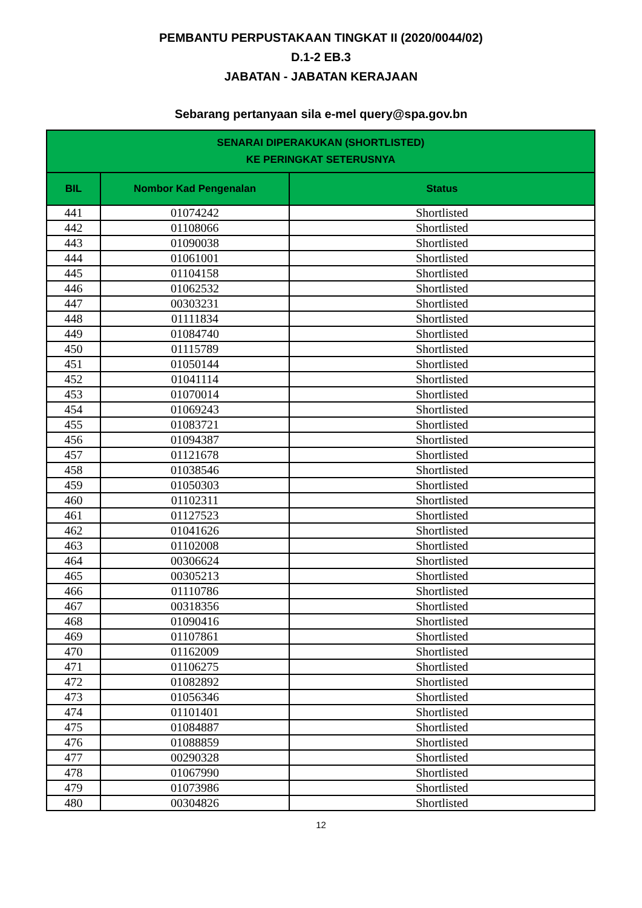PEMBANTU PERPUSTAKAAN TINGKAT II (2020/0044/02)
D.1-2 EB.3
JABATAN - JABATAN KERAJAAN
Sebarang pertanyaan sila e-mel query@spa.gov.bn
| SENARAI DIPERAKUKAN (SHORTLISTED) KE PERINGKAT SETERUSNYA | | |
| --- | --- | --- |
| BIL | Nombor Kad Pengenalan | Status |
| 441 | 01074242 | Shortlisted |
| 442 | 01108066 | Shortlisted |
| 443 | 01090038 | Shortlisted |
| 444 | 01061001 | Shortlisted |
| 445 | 01104158 | Shortlisted |
| 446 | 01062532 | Shortlisted |
| 447 | 00303231 | Shortlisted |
| 448 | 01111834 | Shortlisted |
| 449 | 01084740 | Shortlisted |
| 450 | 01115789 | Shortlisted |
| 451 | 01050144 | Shortlisted |
| 452 | 01041114 | Shortlisted |
| 453 | 01070014 | Shortlisted |
| 454 | 01069243 | Shortlisted |
| 455 | 01083721 | Shortlisted |
| 456 | 01094387 | Shortlisted |
| 457 | 01121678 | Shortlisted |
| 458 | 01038546 | Shortlisted |
| 459 | 01050303 | Shortlisted |
| 460 | 01102311 | Shortlisted |
| 461 | 01127523 | Shortlisted |
| 462 | 01041626 | Shortlisted |
| 463 | 01102008 | Shortlisted |
| 464 | 00306624 | Shortlisted |
| 465 | 00305213 | Shortlisted |
| 466 | 01110786 | Shortlisted |
| 467 | 00318356 | Shortlisted |
| 468 | 01090416 | Shortlisted |
| 469 | 01107861 | Shortlisted |
| 470 | 01162009 | Shortlisted |
| 471 | 01106275 | Shortlisted |
| 472 | 01082892 | Shortlisted |
| 473 | 01056346 | Shortlisted |
| 474 | 01101401 | Shortlisted |
| 475 | 01084887 | Shortlisted |
| 476 | 01088859 | Shortlisted |
| 477 | 00290328 | Shortlisted |
| 478 | 01067990 | Shortlisted |
| 479 | 01073986 | Shortlisted |
| 480 | 00304826 | Shortlisted |
12